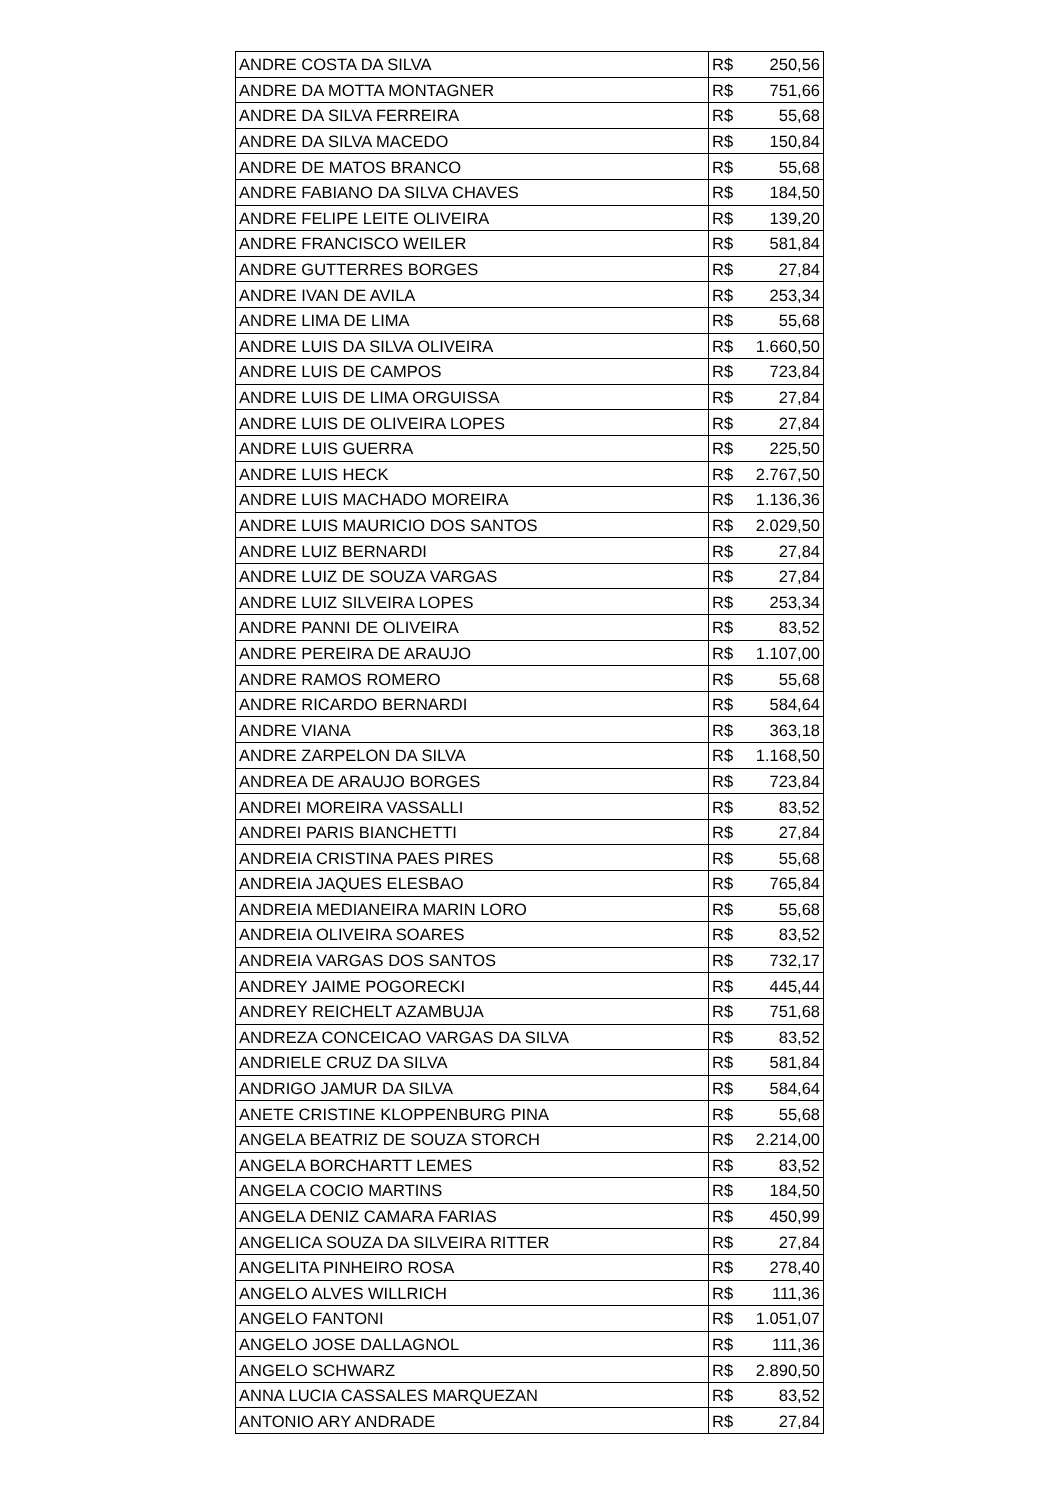| ANDRE COSTA DA SILVA | R$ 250,56 |
| ANDRE DA MOTTA MONTAGNER | R$ 751,66 |
| ANDRE DA SILVA FERREIRA | R$ 55,68 |
| ANDRE DA SILVA MACEDO | R$ 150,84 |
| ANDRE DE MATOS BRANCO | R$ 55,68 |
| ANDRE FABIANO DA SILVA CHAVES | R$ 184,50 |
| ANDRE FELIPE LEITE OLIVEIRA | R$ 139,20 |
| ANDRE FRANCISCO WEILER | R$ 581,84 |
| ANDRE GUTTERRES BORGES | R$ 27,84 |
| ANDRE IVAN DE AVILA | R$ 253,34 |
| ANDRE LIMA DE LIMA | R$ 55,68 |
| ANDRE LUIS DA SILVA OLIVEIRA | R$ 1.660,50 |
| ANDRE LUIS DE CAMPOS | R$ 723,84 |
| ANDRE LUIS DE LIMA ORGUISSA | R$ 27,84 |
| ANDRE LUIS DE OLIVEIRA LOPES | R$ 27,84 |
| ANDRE LUIS GUERRA | R$ 225,50 |
| ANDRE LUIS HECK | R$ 2.767,50 |
| ANDRE LUIS MACHADO MOREIRA | R$ 1.136,36 |
| ANDRE LUIS MAURICIO DOS SANTOS | R$ 2.029,50 |
| ANDRE LUIZ BERNARDI | R$ 27,84 |
| ANDRE LUIZ DE SOUZA VARGAS | R$ 27,84 |
| ANDRE LUIZ SILVEIRA LOPES | R$ 253,34 |
| ANDRE PANNI DE OLIVEIRA | R$ 83,52 |
| ANDRE PEREIRA DE ARAUJO | R$ 1.107,00 |
| ANDRE RAMOS ROMERO | R$ 55,68 |
| ANDRE RICARDO BERNARDI | R$ 584,64 |
| ANDRE VIANA | R$ 363,18 |
| ANDRE ZARPELON DA SILVA | R$ 1.168,50 |
| ANDREA DE ARAUJO BORGES | R$ 723,84 |
| ANDREI MOREIRA VASSALLI | R$ 83,52 |
| ANDREI PARIS BIANCHETTI | R$ 27,84 |
| ANDREIA CRISTINA PAES PIRES | R$ 55,68 |
| ANDREIA JAQUES ELESBAO | R$ 765,84 |
| ANDREIA MEDIANEIRA MARIN LORO | R$ 55,68 |
| ANDREIA OLIVEIRA SOARES | R$ 83,52 |
| ANDREIA VARGAS DOS SANTOS | R$ 732,17 |
| ANDREY JAIME POGORECKI | R$ 445,44 |
| ANDREY REICHELT AZAMBUJA | R$ 751,68 |
| ANDREZA CONCEICAO VARGAS DA SILVA | R$ 83,52 |
| ANDRIELE CRUZ DA SILVA | R$ 581,84 |
| ANDRIGO JAMUR DA SILVA | R$ 584,64 |
| ANETE CRISTINE KLOPPENBURG PINA | R$ 55,68 |
| ANGELA BEATRIZ DE SOUZA STORCH | R$ 2.214,00 |
| ANGELA BORCHARTT LEMES | R$ 83,52 |
| ANGELA COCIO MARTINS | R$ 184,50 |
| ANGELA DENIZ CAMARA FARIAS | R$ 450,99 |
| ANGELICA SOUZA DA SILVEIRA RITTER | R$ 27,84 |
| ANGELITA PINHEIRO ROSA | R$ 278,40 |
| ANGELO ALVES WILLRICH | R$ 111,36 |
| ANGELO FANTONI | R$ 1.051,07 |
| ANGELO JOSE DALLAGNOL | R$ 111,36 |
| ANGELO SCHWARZ | R$ 2.890,50 |
| ANNA LUCIA CASSALES MARQUEZAN | R$ 83,52 |
| ANTONIO ARY ANDRADE | R$ 27,84 |